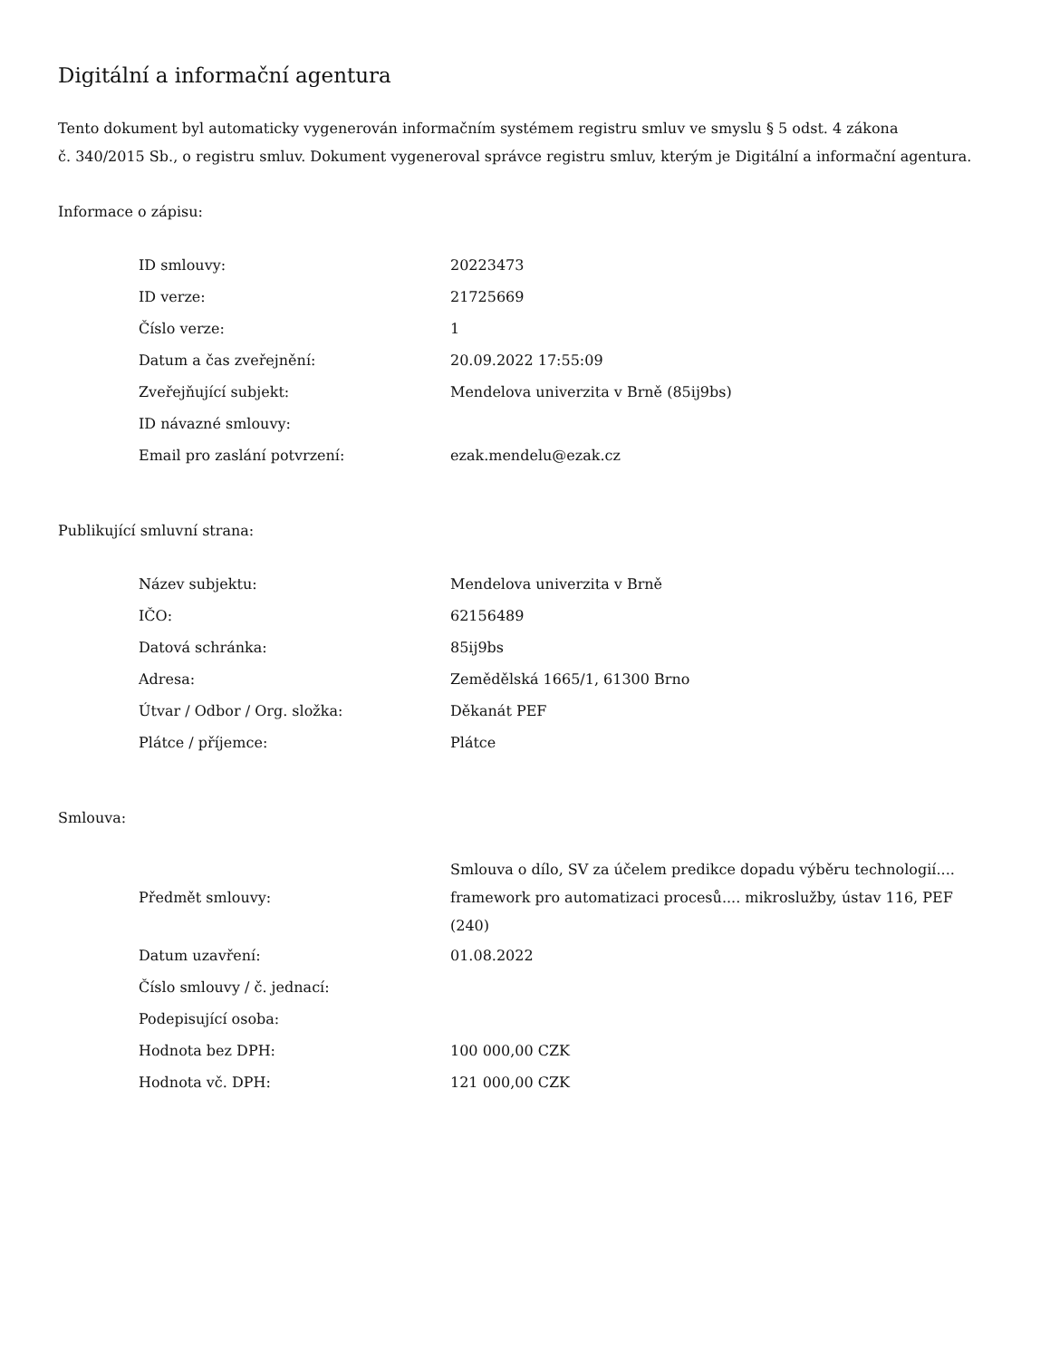Digitální a informační agentura
Tento dokument byl automaticky vygenerován informačním systémem registru smluv ve smyslu § 5 odst. 4 zákona
č. 340/2015 Sb., o registru smluv. Dokument vygeneroval správce registru smluv, kterým je Digitální a informační agentura.
Informace o zápisu:
| ID smlouvy: | 20223473 |
| ID verze: | 21725669 |
| Číslo verze: | 1 |
| Datum a čas zveřejnění: | 20.09.2022 17:55:09 |
| Zveřejňující subjekt: | Mendelova univerzita v Brně (85ij9bs) |
| ID návazné smlouvy: | |
| Email pro zaslání potvrzení: | ezak.mendelu@ezak.cz |
Publikující smluvní strana:
| Název subjektu: | Mendelova univerzita v Brně |
| IČO: | 62156489 |
| Datová schránka: | 85ij9bs |
| Adresa: | Zemědělská 1665/1, 61300 Brno |
| Útvar / Odbor / Org. složka: | Děkanát PEF |
| Plátce / příjemce: | Plátce |
Smlouva:
| Předmět smlouvy: | Smlouva o dílo, SV za účelem predikce dopadu výběru technologií.... framework pro automatizaci procesů.... mikroslužby, ústav 116, PEF (240) |
| Datum uzavření: | 01.08.2022 |
| Číslo smlouvy / č. jednací: | |
| Podepisující osoba: | |
| Hodnota bez DPH: | 100 000,00 CZK |
| Hodnota vč. DPH: | 121 000,00 CZK |